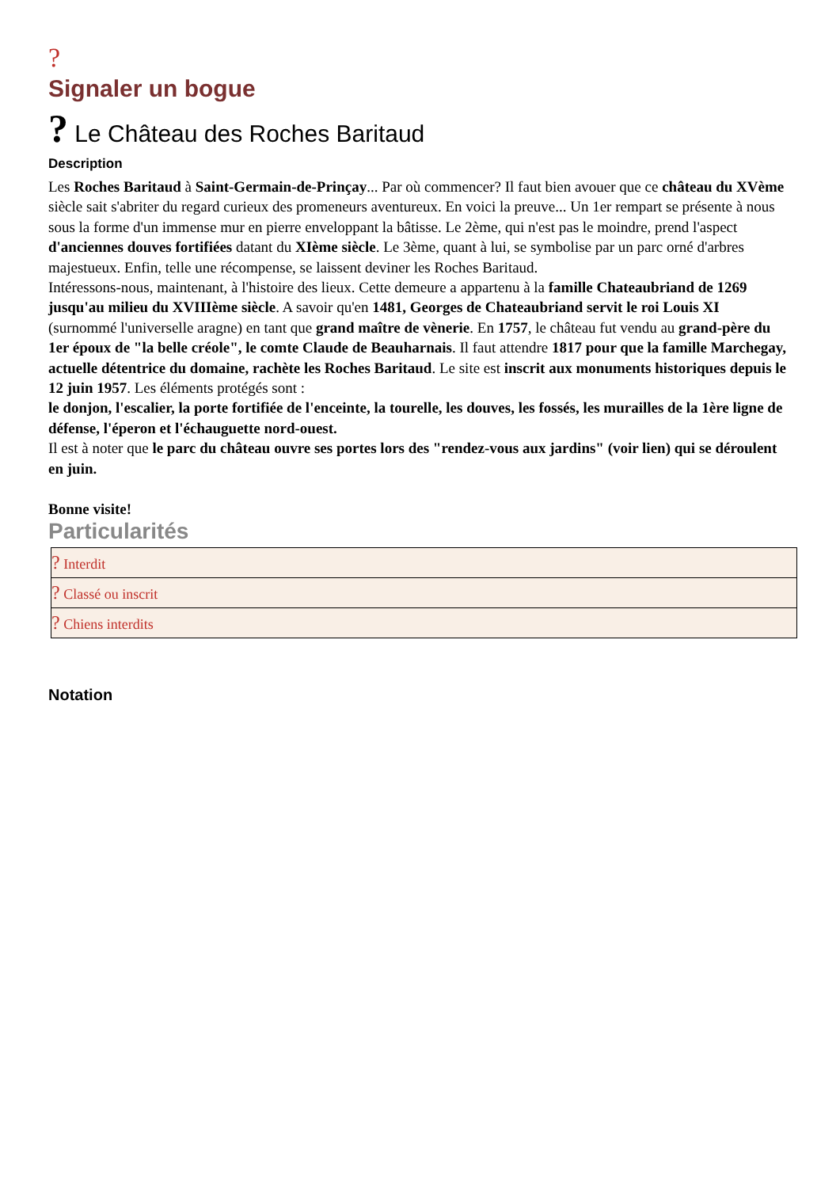?
Signaler un bogue
? Le Château des Roches Baritaud
Description
Les Roches Baritaud à Saint-Germain-de-Prinçay... Par où commencer? Il faut bien avouer que ce château du XVème siècle sait s'abriter du regard curieux des promeneurs aventureux. En voici la preuve... Un 1er rempart se présente à nous sous la forme d'un immense mur en pierre enveloppant la bâtisse. Le 2ème, qui n'est pas le moindre, prend l'aspect d'anciennes douves fortifiées datant du XIème siècle. Le 3ème, quant à lui, se symbolise par un parc orné d'arbres majestueux. Enfin, telle une récompense, se laissent deviner les Roches Baritaud.
Intéressons-nous, maintenant, à l'histoire des lieux. Cette demeure a appartenu à la famille Chateaubriand de 1269 jusqu'au milieu du XVIIIème siècle. A savoir qu'en 1481, Georges de Chateaubriand servit le roi Louis XI (surnommé l'universelle aragne) en tant que grand maître de vènerie. En 1757, le château fut vendu au grand-père du 1er époux de "la belle créole", le comte Claude de Beauharnais. Il faut attendre 1817 pour que la famille Marchegay, actuelle détentrice du domaine, rachète les Roches Baritaud. Le site est inscrit aux monuments historiques depuis le 12 juin 1957. Les éléments protégés sont :
le donjon, l'escalier, la porte fortifiée de l'enceinte, la tourelle, les douves, les fossés, les murailles de la 1ère ligne de défense, l'éperon et l'échauguette nord-ouest.
Il est à noter que le parc du château ouvre ses portes lors des "rendez-vous aux jardins" (voir lien) qui se déroulent en juin.
Bonne visite!
Particularités
| ? Interdit |
| ? Classé ou inscrit |
| ? Chiens interdits |
Notation